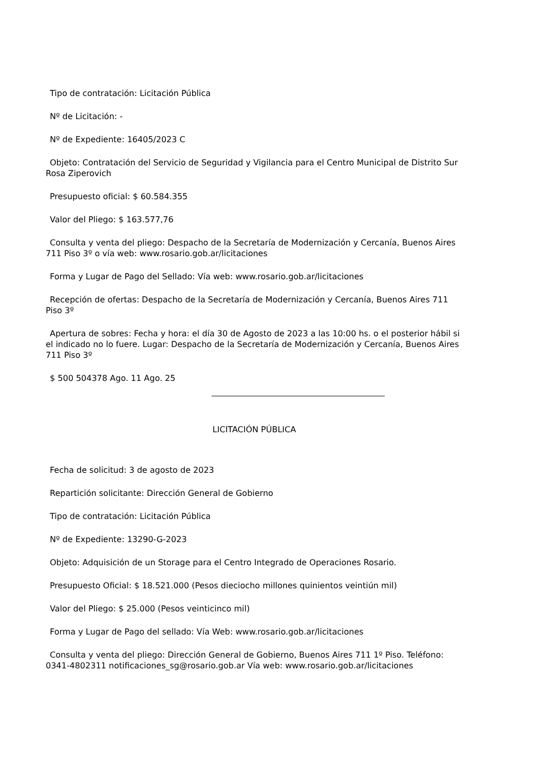Tipo de contratación: Licitación Pública
Nº de Licitación: -
Nº de Expediente: 16405/2023 C
Objeto: Contratación del Servicio de Seguridad y Vigilancia para el Centro Municipal de Distrito Sur Rosa Ziperovich
Presupuesto oficial: $ 60.584.355
Valor del Pliego: $ 163.577,76
Consulta y venta del pliego: Despacho de la Secretaría de Modernización y Cercanía, Buenos Aires 711 Piso 3º o vía web: www.rosario.gob.ar/licitaciones
Forma y Lugar de Pago del Sellado: Vía web: www.rosario.gob.ar/licitaciones
Recepción de ofertas: Despacho de la Secretaría de Modernización y Cercanía, Buenos Aires 711 Piso 3º
Apertura de sobres: Fecha y hora: el día 30 de Agosto de 2023 a las 10:00 hs. o el posterior hábil si el indicado no lo fuere. Lugar: Despacho de la Secretaría de Modernización y Cercanía, Buenos Aires 711 Piso 3º
$ 500 504378 Ago. 11 Ago. 25
LICITACIÓN PÚBLICA
Fecha de solicitud: 3 de agosto de 2023
Repartición solicitante: Dirección General de Gobierno
Tipo de contratación: Licitación Pública
Nº de Expediente: 13290-G-2023
Objeto: Adquisición de un Storage para el Centro Integrado de Operaciones Rosario.
Presupuesto Oficial: $ 18.521.000 (Pesos dieciocho millones quinientos veintiún mil)
Valor del Pliego: $ 25.000 (Pesos veinticinco mil)
Forma y Lugar de Pago del sellado: Vía Web: www.rosario.gob.ar/licitaciones
Consulta y venta del pliego: Dirección General de Gobierno, Buenos Aires 711 1º Piso. Teléfono: 0341-4802311 notificaciones_sg@rosario.gob.ar Vía web: www.rosario.gob.ar/licitaciones